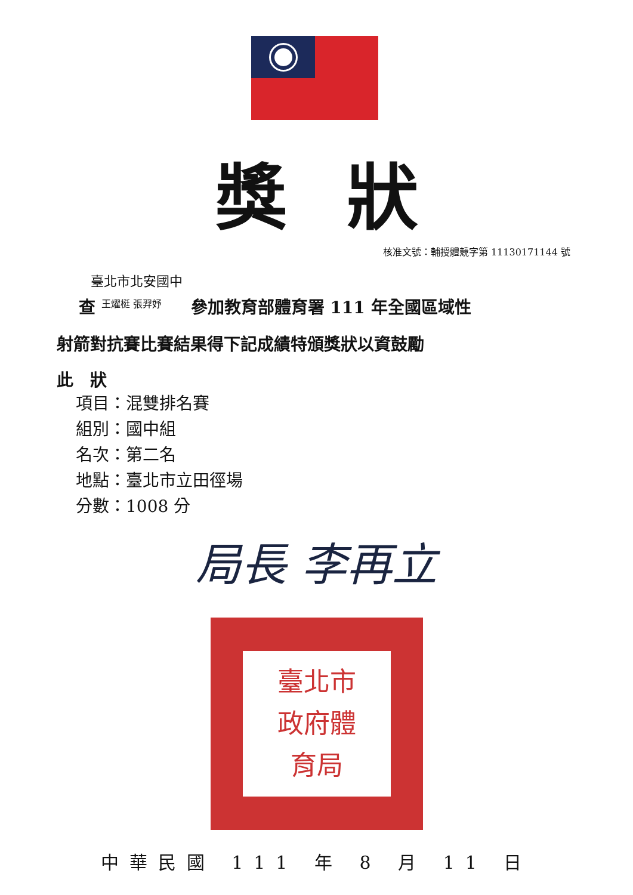獎狀
核准文號：輔授體競字第 11130171144 號
臺北市北安國中
查 王燿梃 張羿妤 參加教育部體育署 111 年全國區域性
射箭對抗賽比賽結果得下記成績特頒獎狀以資鼓勵
此　狀
項目：混雙排名賽
組別：國中組
名次：第二名
地點：臺北市立田徑場
分數：1008 分
局長 李再立
臺北市
政府體
育局
中華民國 111 年 8 月 11 日